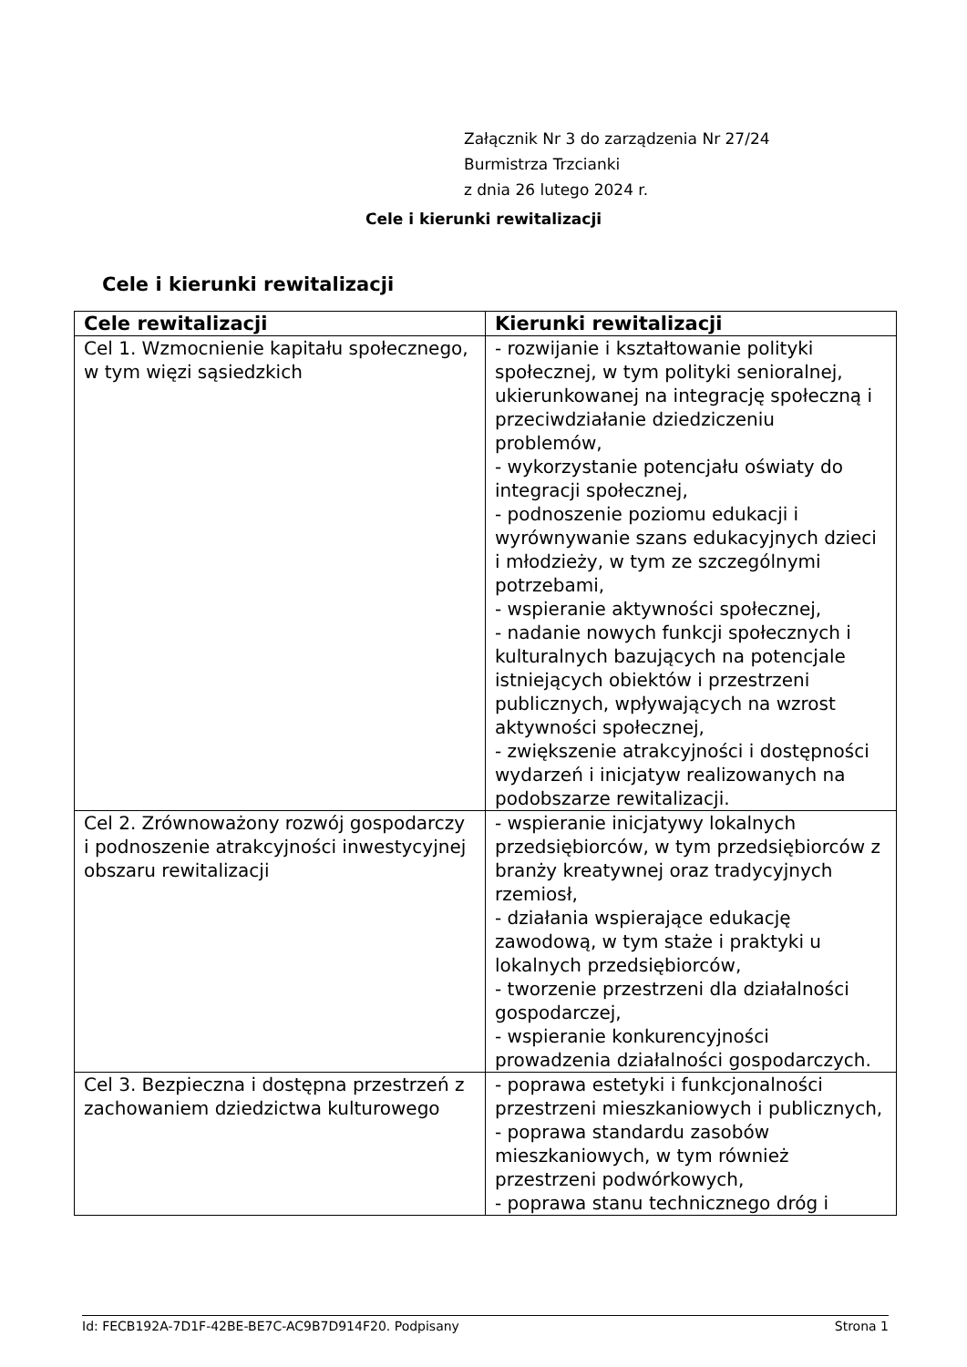Załącznik Nr 3 do zarządzenia Nr 27/24
Burmistrza Trzcianki
z dnia 26 lutego 2024 r.
Cele i kierunki rewitalizacji
Cele i kierunki rewitalizacji
| Cele rewitalizacji | Kierunki rewitalizacji |
| --- | --- |
| Cel 1. Wzmocnienie kapitału społecznego, w tym więzi sąsiedzkich | - rozwijanie i kształtowanie polityki społecznej, w tym polityki senioralnej, ukierunkowanej na integrację społeczną i przeciwdziałanie dziedziczeniu problemów, - wykorzystanie potencjału oświaty do integracji społecznej, - podnoszenie poziomu edukacji i wyrównywanie szans edukacyjnych dzieci i młodzieży, w tym ze szczególnymi potrzebami, - wspieranie aktywności społecznej, - nadanie nowych funkcji społecznych i kulturalnych bazujących na potencjale istniejących obiektów i przestrzeni publicznych, wpływających na wzrost aktywności społecznej, - zwiększenie atrakcyjności i dostępności wydarzeń i inicjatyw realizowanych na podobszarze rewitalizacji. |
| Cel 2. Zrównoważony rozwój gospodarczy i podnoszenie atrakcyjności inwestycyjnej obszaru rewitalizacji | - wspieranie inicjatywy lokalnych przedsiębiorców, w tym przedsiębiorców z branży kreatywnej oraz tradycyjnych rzemiosł, - działania wspierające edukację zawodową, w tym staże i praktyki u lokalnych przedsiębiorców, - tworzenie przestrzeni dla działalności gospodarczej, - wspieranie konkurencyjności prowadzenia działalności gospodarczych. |
| Cel 3. Bezpieczna i dostępna przestrzeń z zachowaniem dziedzictwa kulturowego | - poprawa estetyki i funkcjonalności przestrzeni mieszkaniowych i publicznych, - poprawa standardu zasobów mieszkaniowych, w tym również przestrzeni podwórkowych, - poprawa stanu technicznego dróg i |
Id: FECB192A-7D1F-42BE-BE7C-AC9B7D914F20. Podpisany Strona 1